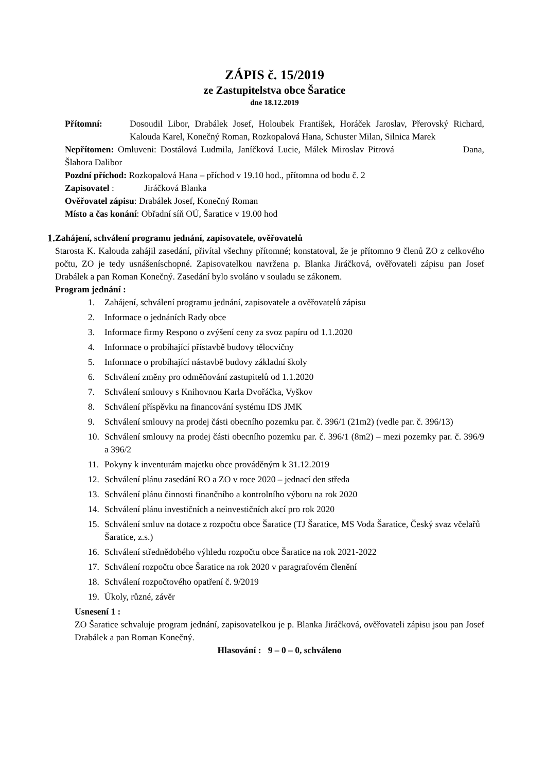ZÁPIS č. 15/2019
ze Zastupitelstva obce Šaratice
dne 18.12.2019
Přítomní: Dosoudil Libor, Drabálek Josef, Holoubek František, Horáček Jaroslav, Přerovský Richard, Kalouda Karel, Konečný Roman, Rozkopalová Hana, Schuster Milan, Silnica Marek
Nepřítomen: Omluveni: Dostálová Ludmila, Janíčková Lucie, Málek Miroslav Pitrová Dana, Šlahora Dalibor
Pozdní příchod: Rozkopalová Hana – příchod v 19.10 hod., přítomna od bodu č. 2
Zapisovatel : Jiráčková Blanka
Ověřovatel zápisu: Drabálek Josef, Konečný Roman
Místo a čas konání: Obřadní síň OÚ, Šaratice v 19.00 hod
1. Zahájení, schválení programu jednání, zapisovatele, ověřovatelů
Starosta K. Kalouda zahájil zasedání, přivítal všechny přítomné; konstatoval, že je přítomno 9 členů ZO z celkového počtu, ZO je tedy usnášeníschopné. Zapisovatelkou navržena p. Blanka Jiráčková, ověřovateli zápisu pan Josef Drabálek a pan Roman Konečný. Zasedání bylo svoláno v souladu se zákonem.
Program jednání :
1. Zahájení, schválení programu jednání, zapisovatele a ověřovatelů zápisu
2. Informace o jednáních Rady obce
3. Informace firmy Respono o zvýšení ceny za svoz papíru od 1.1.2020
4. Informace o probíhající přístavbě budovy tělocvičny
5. Informace o probíhající nástavbě budovy základní školy
6. Schválení změny pro odměňování zastupitelů od 1.1.2020
7. Schválení smlouvy s Knihovnou Karla Dvořáčka, Vyškov
8. Schválení příspěvku na financování systému IDS JMK
9. Schválení smlouvy na prodej části obecního pozemku par. č. 396/1 (21m2) (vedle par. č. 396/13)
10. Schválení smlouvy na prodej části obecního pozemku par. č. 396/1 (8m2) – mezi pozemky par. č. 396/9 a 396/2
11. Pokyny k inventurám majetku obce prováděným k 31.12.2019
12. Schválení plánu zasedání RO a ZO v roce 2020 – jednací den středa
13. Schválení plánu činnosti finančního a kontrolního výboru na rok 2020
14. Schválení plánu investičních a neinvestičních akcí pro rok 2020
15. Schválení smluv na dotace z rozpočtu obce Šaratice (TJ Šaratice, MS Voda Šaratice, Český svaz včelařů Šaratice, z.s.)
16. Schválení střednědobého výhledu rozpočtu obce Šaratice na rok 2021-2022
17. Schválení rozpočtu obce Šaratice na rok 2020 v paragrafovém členění
18. Schválení rozpočtového opatření č. 9/2019
19. Úkoly, různé, závěr
Usnesení 1 :
ZO Šaratice schvaluje program jednání, zapisovatelkou je p. Blanka Jiráčková, ověřovateli zápisu jsou pan Josef Drabálek a pan Roman Konečný.
Hlasování : 9 – 0 – 0, schváleno